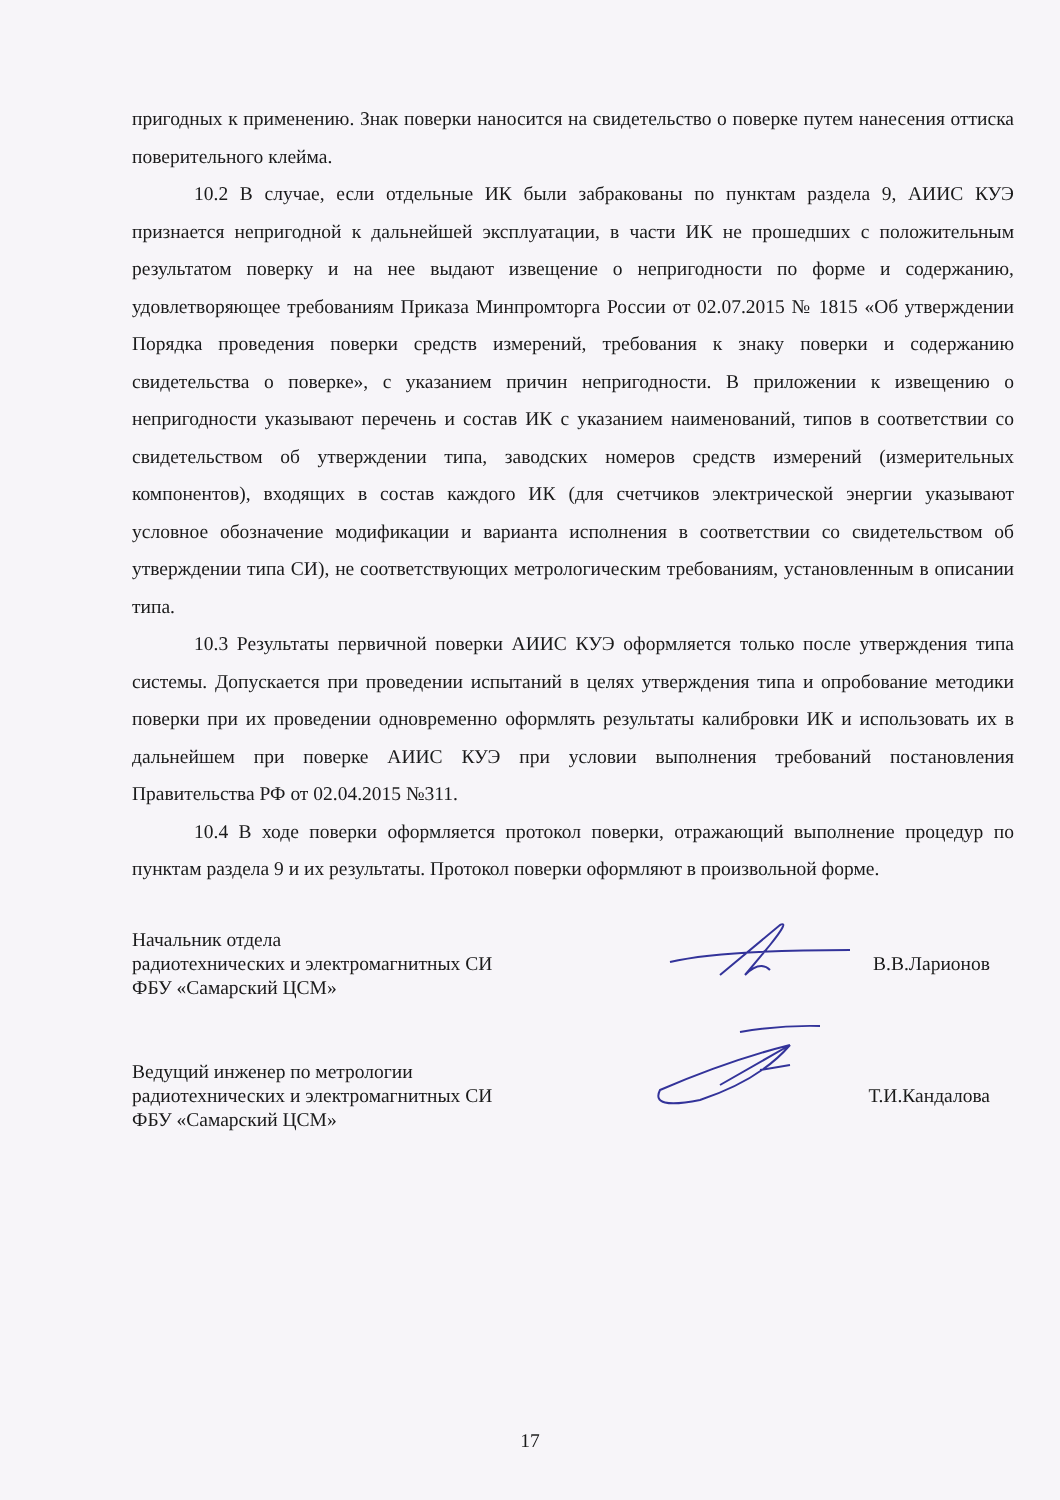пригодных к применению. Знак поверки наносится на свидетельство о поверке путем нанесения оттиска поверительного клейма.
10.2 В случае, если отдельные ИК были забракованы по пунктам раздела 9, АИИС КУЭ признается непригодной к дальнейшей эксплуатации, в части ИК не прошедших с положительным результатом поверку и на нее выдают извещение о непригодности по форме и содержанию, удовлетворяющее требованиям Приказа Минпромторга России от 02.07.2015 № 1815 «Об утверждении Порядка проведения поверки средств измерений, требования к знаку поверки и содержанию свидетельства о поверке», с указанием причин непригодности. В приложении к извещению о непригодности указывают перечень и состав ИК с указанием наименований, типов в соответствии со свидетельством об утверждении типа, заводских номеров средств измерений (измерительных компонентов), входящих в состав каждого ИК (для счетчиков электрической энергии указывают условное обозначение модификации и варианта исполнения в соответствии со свидетельством об утверждении типа СИ), не соответствующих метрологическим требованиям, установленным в описании типа.
10.3 Результаты первичной поверки АИИС КУЭ оформляется только после утверждения типа системы. Допускается при проведении испытаний в целях утверждения типа и опробование методики поверки при их проведении одновременно оформлять результаты калибровки ИК и использовать их в дальнейшем при поверке АИИС КУЭ при условии выполнения требований постановления Правительства РФ от 02.04.2015 №311.
10.4 В ходе поверки оформляется протокол поверки, отражающий выполнение процедур по пунктам раздела 9 и их результаты. Протокол поверки оформляют в произвольной форме.
Начальник отдела
радиотехнических и электромагнитных СИ
ФБУ «Самарский ЦСМ»
В.В.Ларионов
Ведущий инженер по метрологии
радиотехнических и электромагнитных СИ
ФБУ «Самарский ЦСМ»
Т.И.Кандалова
17